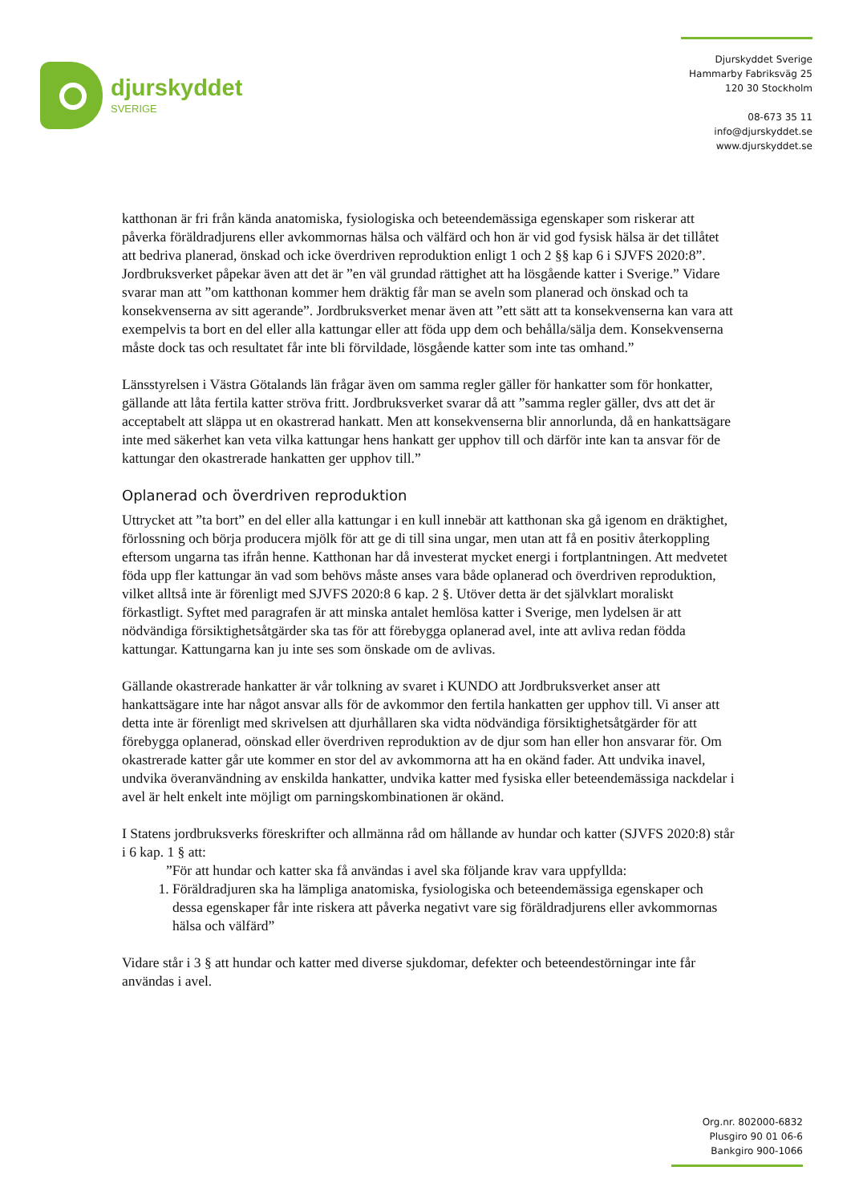djurskyddet
SVERIGE
Djurskyddet Sverige
Hammarby Fabriksväg 25
120 30 Stockholm
08-673 35 11
info@djurskyddet.se
www.djurskyddet.se
katthonan är fri från kända anatomiska, fysiologiska och beteendemässiga egenskaper som riskerar att påverka föräldradjurens eller avkommornas hälsa och välfärd och hon är vid god fysisk hälsa är det tillåtet att bedriva planerad, önskad och icke överdriven reproduktion enligt 1 och 2 §§ kap 6 i SJVFS 2020:8”. Jordbruksverket påpekar även att det är ”en väl grundad rättighet att ha lösgående katter i Sverige.” Vidare svarar man att ”om katthonan kommer hem dräktig får man se aveln som planerad och önskad och ta konsekvenserna av sitt agerande”. Jordbruksverket menar även att ”ett sätt att ta konsekvenserna kan vara att exempelvis ta bort en del eller alla kattungar eller att föda upp dem och behålla/sälja dem. Konsekvenserna måste dock tas och resultatet får inte bli förvildade, lösgående katter som inte tas omhand.”
Länsstyrelsen i Västra Götalands län frågar även om samma regler gäller för hankatter som för honkatter, gällande att låta fertila katter ströva fritt. Jordbruksverket svarar då att ”samma regler gäller, dvs att det är acceptabelt att släppa ut en okastrerad hankatt. Men att konsekvenserna blir annorlunda, då en hankattsägare inte med säkerhet kan veta vilka kattungar hens hankatt ger upphov till och därför inte kan ta ansvar för de kattungar den okastrerade hankatten ger upphov till.”
Oplanerad och överdriven reproduktion
Uttrycket att ”ta bort” en del eller alla kattungar i en kull innebär att katthonan ska gå igenom en dräktighet, förlossning och börja producera mjölk för att ge di till sina ungar, men utan att få en positiv återkoppling eftersom ungarna tas ifrån henne. Katthonan har då investerat mycket energi i fortplantningen. Att medvetet föda upp fler kattungar än vad som behövs måste anses vara både oplanerad och överdriven reproduktion, vilket alltså inte är förenligt med SJVFS 2020:8 6 kap. 2 §. Utöver detta är det självklart moraliskt förkastligt. Syftet med paragrafen är att minska antalet hemlösa katter i Sverige, men lydelsen är att nödvändiga försiktighetsåtgärder ska tas för att förebygga oplanerad avel, inte att avliva redan födda kattungar. Kattungarna kan ju inte ses som önskade om de avlivas.
Gällande okastrerade hankatter är vår tolkning av svaret i KUNDO att Jordbruksverket anser att hankattsägare inte har något ansvar alls för de avkommor den fertila hankatten ger upphov till. Vi anser att detta inte är förenligt med skrivelsen att djurhållaren ska vidta nödvändiga försiktighetsåtgärder för att förebygga oplanerad, oönskad eller överdriven reproduktion av de djur som han eller hon ansvarar för. Om okastrerade katter går ute kommer en stor del av avkommorna att ha en okänd fader. Att undvika inavel, undvika överanvändning av enskilda hankatter, undvika katter med fysiska eller beteendemässiga nackdelar i avel är helt enkelt inte möjligt om parningskombinationen är okänd.
I Statens jordbruksverks föreskrifter och allmänna råd om hållande av hundar och katter (SJVFS 2020:8) står i 6 kap. 1 § att:
”För att hundar och katter ska få användas i avel ska följande krav vara uppfyllda:
1. Föräldradjuren ska ha lämpliga anatomiska, fysiologiska och beteendemässiga egenskaper och dessa egenskaper får inte riskera att påverka negativt vare sig föräldradjurens eller avkommornas hälsa och välfärd”
Vidare står i 3 § att hundar och katter med diverse sjukdomar, defekter och beteendestörningar inte får användas i avel.
Org.nr. 802000-6832
Plusgiro 90 01 06-6
Bankgiro 900-1066